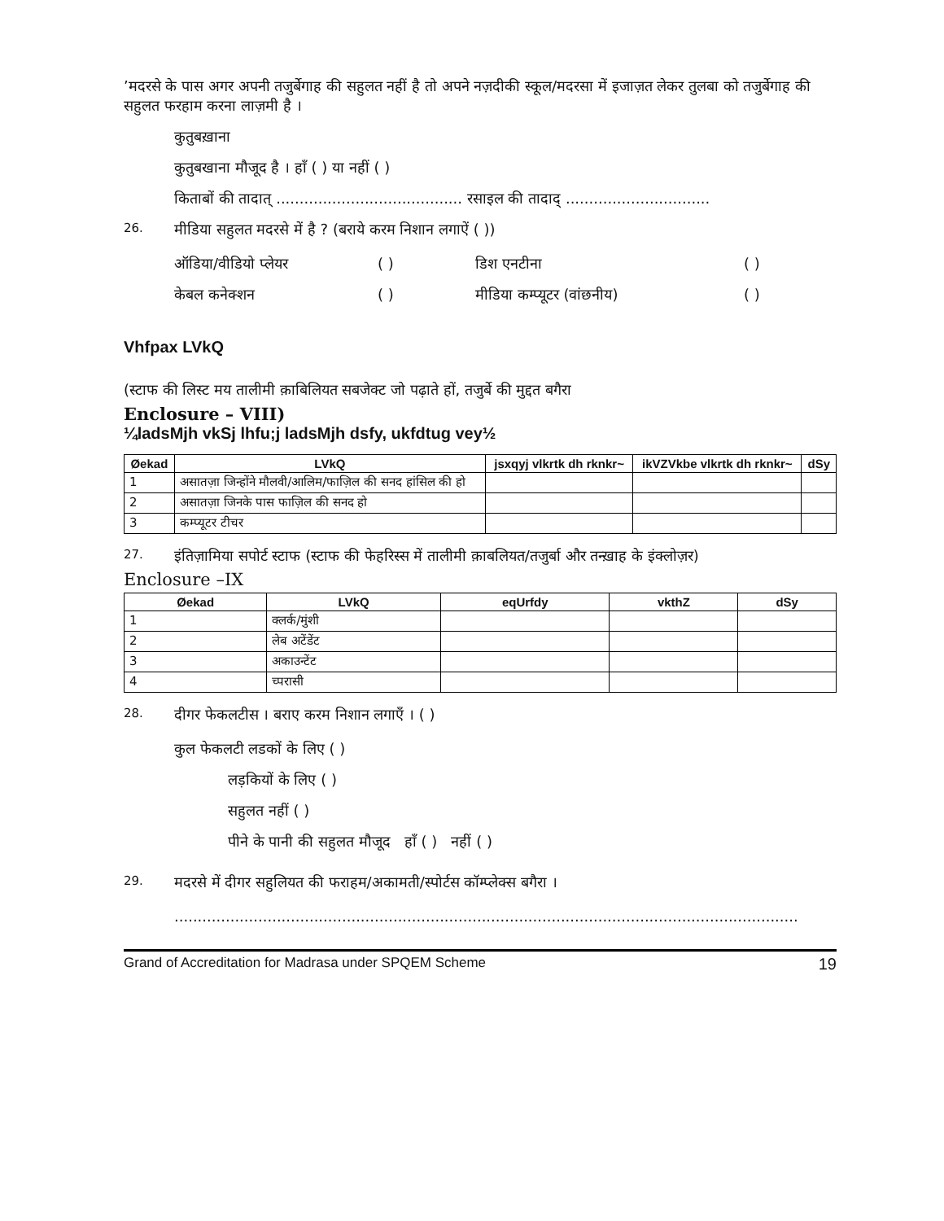’मदरसे के पास अगर अपनी तजुर्बेगाह की सहुलत नहीं है तो अपने नज़दीकी स्कूल/मदरसा में इजाज़त लेकर तुलबा को तजुर्बेगाह की सहुलत फरहाम करना लाज़मी है ।
कुतुबख़ाना
कुतुबखाना मौजूद है । हाँ ( ) या नहीं ( )
किताबों की तादात् ........................................ रसाइल की तादाद् ...............................
26. मीडिया सहुलत मदरसे में है ? (बराये करम निशान लगाऐं ( ))
ऑडिया/वीडियो प्लेयर ( ) डिश एनटीना ( ) केबल कनेक्शन ( ) मीडिया कम्प्यूटर (वांछनीय) ( )
Vhfpax LVkQ
(स्टाफ की लिस्ट मय तालीमी क़ाबिलियत सबजेक्ट जो पढ़ाते हों, तजुर्बे की मुद्दत बगैरा
Enclosure – VIII)
¼ladsMjh vkSj lhfu;j ladsMjh dsfy, ukfdtug vey½
| Øekad | LVkQ | jsxqyj vlkrtk dh rknkr~ | ikVZVkbe vlkrtk dh rknkr~ | dSy |
| --- | --- | --- | --- | --- |
| 1 | असातज़ा जिन्होंने मौलवी/आलिम/फाज़िल की सनद हांसिल की हो | | | |
| 2 | असातज़ा जिनके पास फाज़िल की सनद हो | | | |
| 3 | कम्प्यूटर टीचर | | | |
27. इंतिज़ामिया सपोर्ट स्टाफ (स्टाफ की फेहरिस्स में तालीमी क़ाबलियत/तजुर्बा और तन्ख़ाह के इंक्लोज़र)
Enclosure –IX
| Øekad | LVkQ | eqUrfdy | vkthZ | dSy |
| --- | --- | --- | --- | --- |
| 1 | क्लर्क/मुंशी | | | |
| 2 | लेब अटेंडेंट | | | |
| 3 | अकाउन्टेंट | | | |
| 4 | च्परासी | | | |
28. दीगर फेकलटीस । बराए करम निशान लगाएँ । ( )
कुल फेकलटी लडकों के लिए ( )
लड़कियों के लिए ( )
सहुलत नहीं ( )
पीने के पानी की सहुलत मौजूद हाँ ( ) नहीं ( )
29. मदरसे में दीगर सहुलियत की फराहम/अकामती/स्पोर्टस कॉम्प्लेक्स बगैरा ।
......................................................................................................................................
Grand of Accreditation for Madrasa under SPQEM Scheme 19